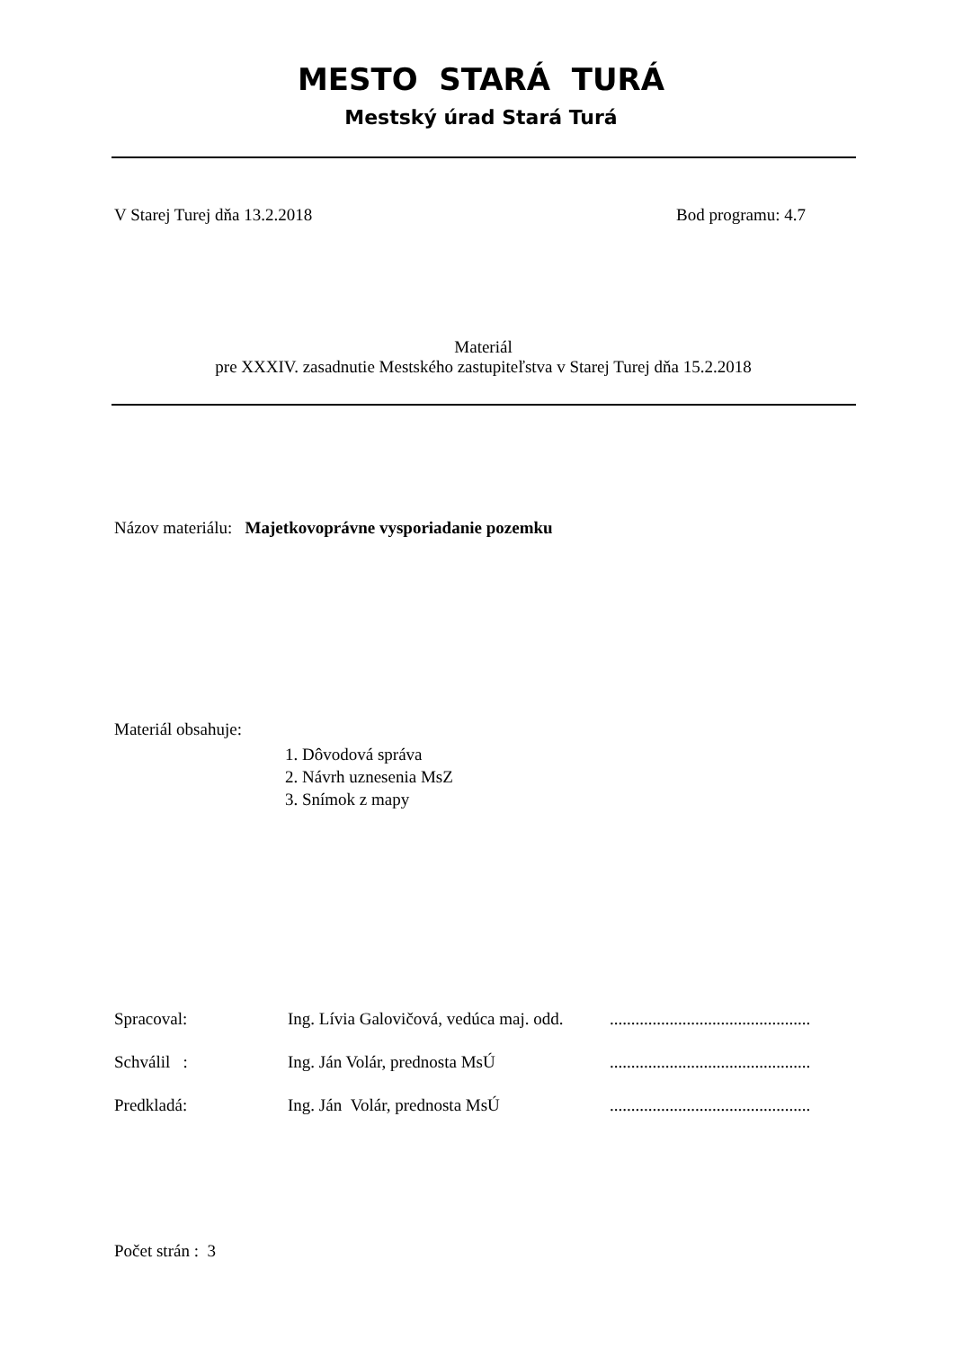MESTO STARÁ TURÁ
Mestský úrad Stará Turá
V Starej Turej dňa 13.2.2018 Bod programu: 4.7
Materiál
pre XXXIV. zasadnutie Mestského zastupiteľstva v Starej Turej dňa 15.2.2018
Názov materiálu: Majetkovoprávne vysporiadanie pozemku
Materiál obsahuje:
1. Dôvodová správa
2. Návrh uznesenia MsZ
3. Snímok z mapy
Spracoval:
Ing. Lívia Galovičová, vedúca maj. odd.
...............................................
Schválil : Ing. Ján Volár, prednosta MsÚ
...............................................
Predkladá: Ing. Ján Volár, prednosta MsÚ
...............................................
Počet strán : 3